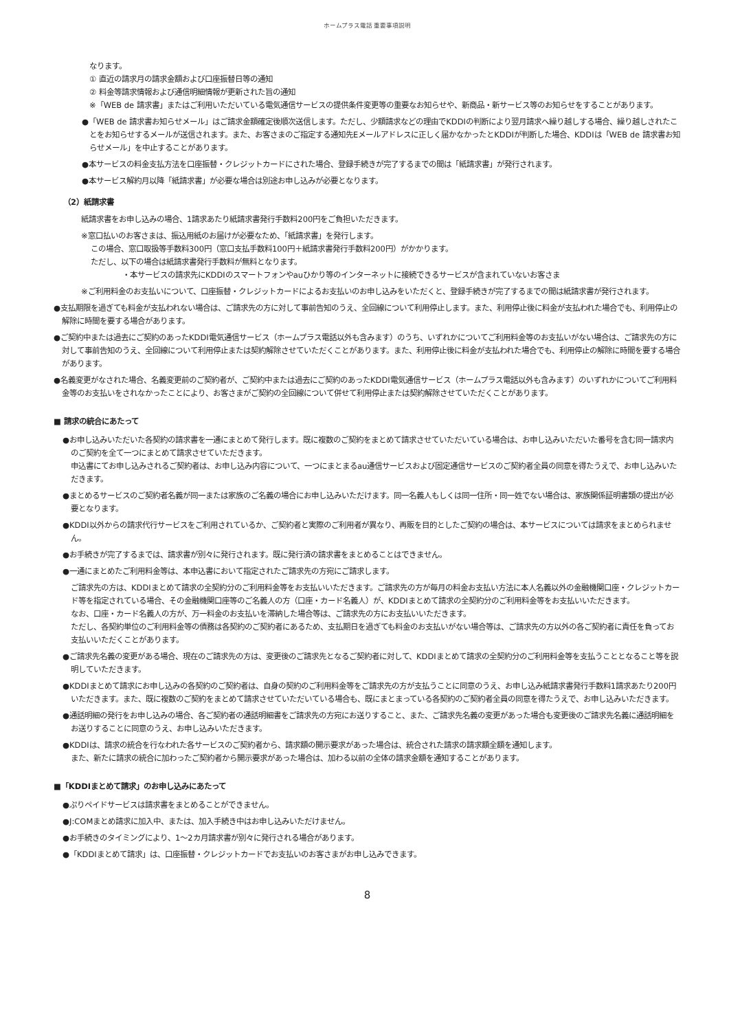ホームプラス電話 重要事項説明
なります。
① 直近の請求月の請求金額および口座振替日等の通知
② 料金等請求情報および通信明細情報が更新された旨の通知
※「WEB de 請求書」またはご利用いただいている電気通信サービスの提供条件変更等の重要なお知らせや、新商品・新サービス等のお知らせをすることがあります。
●「WEB de 請求書お知らせメール」はご請求金額確定後順次送信します。ただし、少額請求などの理由でKDDIの判断により翌月請求へ繰り越しする場合、繰り越しされたことをお知らせするメールが送信されます。また、お客さまのご指定する通知先Eメールアドレスに正しく届かなかったとKDDIが判断した場合、KDDIは「WEB de 請求書お知らせメール」を中止することがあります。
●本サービスの料金支払方法を口座振替・クレジットカードにされた場合、登録手続きが完了するまでの間は「紙請求書」が発行されます。
●本サービス解約月以降「紙請求書」が必要な場合は別途お申し込みが必要となります。
（2）紙請求書
紙請求書をお申し込みの場合、1請求あたり紙請求書発行手数料200円をご負担いただきます。
※窓口払いのお客さまは、振込用紙のお届けが必要なため、「紙請求書」を発行します。
この場合、窓口取扱等手数料300円（窓口支払手数料100円＋紙請求書発行手数料200円）がかかります。
ただし、以下の場合は紙請求書発行手数料が無料となります。
・本サービスの請求先にKDDIのスマートフォンやauひかり等のインターネットに接続できるサービスが含まれていないお客さま
※ご利用料金のお支払いについて、口座振替・クレジットカードによるお支払いのお申し込みをいただくと、登録手続きが完了するまでの間は紙請求書が発行されます。
●支払期限を過ぎても料金が支払われない場合は、ご請求先の方に対して事前告知のうえ、全回線について利用停止します。また、利用停止後に料金が支払われた場合でも、利用停止の解除に時間を要する場合があります。
●ご契約中または過去にご契約のあったKDDI電気通信サービス（ホームプラス電話以外も含みます）のうち、いずれかについてご利用料金等のお支払いがない場合は、ご請求先の方に対して事前告知のうえ、全回線について利用停止または契約解除させていただくことがあります。また、利用停止後に料金が支払われた場合でも、利用停止の解除に時間を要する場合があります。
●名義変更がなされた場合、名義変更前のご契約者が、ご契約中または過去にご契約のあったKDDI電気通信サービス（ホームプラス電話以外も含みます）のいずれかについてご利用料金等のお支払いをされなかったことにより、お客さまがご契約の全回線について併せて利用停止または契約解除させていただくことがあります。
■ 請求の統合にあたって
●お申し込みいただいた各契約の請求書を一通にまとめて発行します。既に複数のご契約をまとめて請求させていただいている場合は、お申し込みいただいた番号を含む同一請求内のご契約を全て一つにまとめて請求させていただきます。
申込書にてお申し込みされるご契約者は、お申し込み内容について、一つにまとまるau通信サービスおよび固定通信サービスのご契約者全員の同意を得たうえで、お申し込みいただきます。
●まとめるサービスのご契約者名義が同一または家族のご名義の場合にお申し込みいただけます。同一名義人もしくは同一住所・同一姓でない場合は、家族関係証明書類の提出が必要となります。
●KDDI以外からの請求代行サービスをご利用されているか、ご契約者と実際のご利用者が異なり、再販を目的としたご契約の場合は、本サービスについては請求をまとめられません。
●お手続きが完了するまでは、請求書が別々に発行されます。既に発行済の請求書をまとめることはできません。
●一通にまとめたご利用料金等は、本申込書において指定されたご請求先の方宛にご請求します。
ご請求先の方は、KDDIまとめて請求の全契約分のご利用料金等をお支払いいただきます。ご請求先の方が毎月の料金お支払い方法に本人名義以外の金融機関口座・クレジットカード等を指定されている場合、その金融機関口座等のご名義人の方（口座・カード名義人）が、KDDIまとめて請求の全契約分のご利用料金等をお支払いいただきます。
なお、口座・カード名義人の方が、万一料金のお支払いを滞納した場合等は、ご請求先の方にお支払いいただきます。
ただし、各契約単位のご利用料金等の債務は各契約のご契約者にあるため、支払期日を過ぎても料金のお支払いがない場合等は、ご請求先の方以外の各ご契約者に責任を負ってお支払いいただくことがあります。
●ご請求先名義の変更がある場合、現在のご請求先の方は、変更後のご請求先となるご契約者に対して、KDDIまとめて請求の全契約分のご利用料金等を支払うこととなること等を説明していただきます。
●KDDIまとめて請求にお申し込みの各契約のご契約者は、自身の契約のご利用料金等をご請求先の方が支払うことに同意のうえ、お申し込み紙請求書発行手数料1請求あたり200円いただきます。また、既に複数のご契約をまとめて請求させていただいている場合も、既にまとまっている各契約のご契約者全員の同意を得たうえで、お申し込みいただきます。
●通話明細の発行をお申し込みの場合、各ご契約者の通話明細書をご請求先の方宛にお送りすること、また、ご請求先名義の変更があった場合も変更後のご請求先名義に通話明細をお送りすることに同意のうえ、お申し込みいただきます。
●KDDIは、請求の統合を行なわれた各サービスのご契約者から、請求額の開示要求があった場合は、統合された請求の請求額全額を通知します。
また、新たに請求の統合に加わったご契約者から開示要求があった場合は、加わる以前の全体の請求金額を通知することがあります。
■「KDDIまとめて請求」のお申し込みにあたって
●ぷりペイドサービスは請求書をまとめることができません。
●J:COMまとめ請求に加入中、または、加入手続き中はお申し込みいただけません。
●お手続きのタイミングにより、1～2カ月請求書が別々に発行される場合があります。
●「KDDIまとめて請求」は、口座振替・クレジットカードでお支払いのお客さまがお申し込みできます。
8